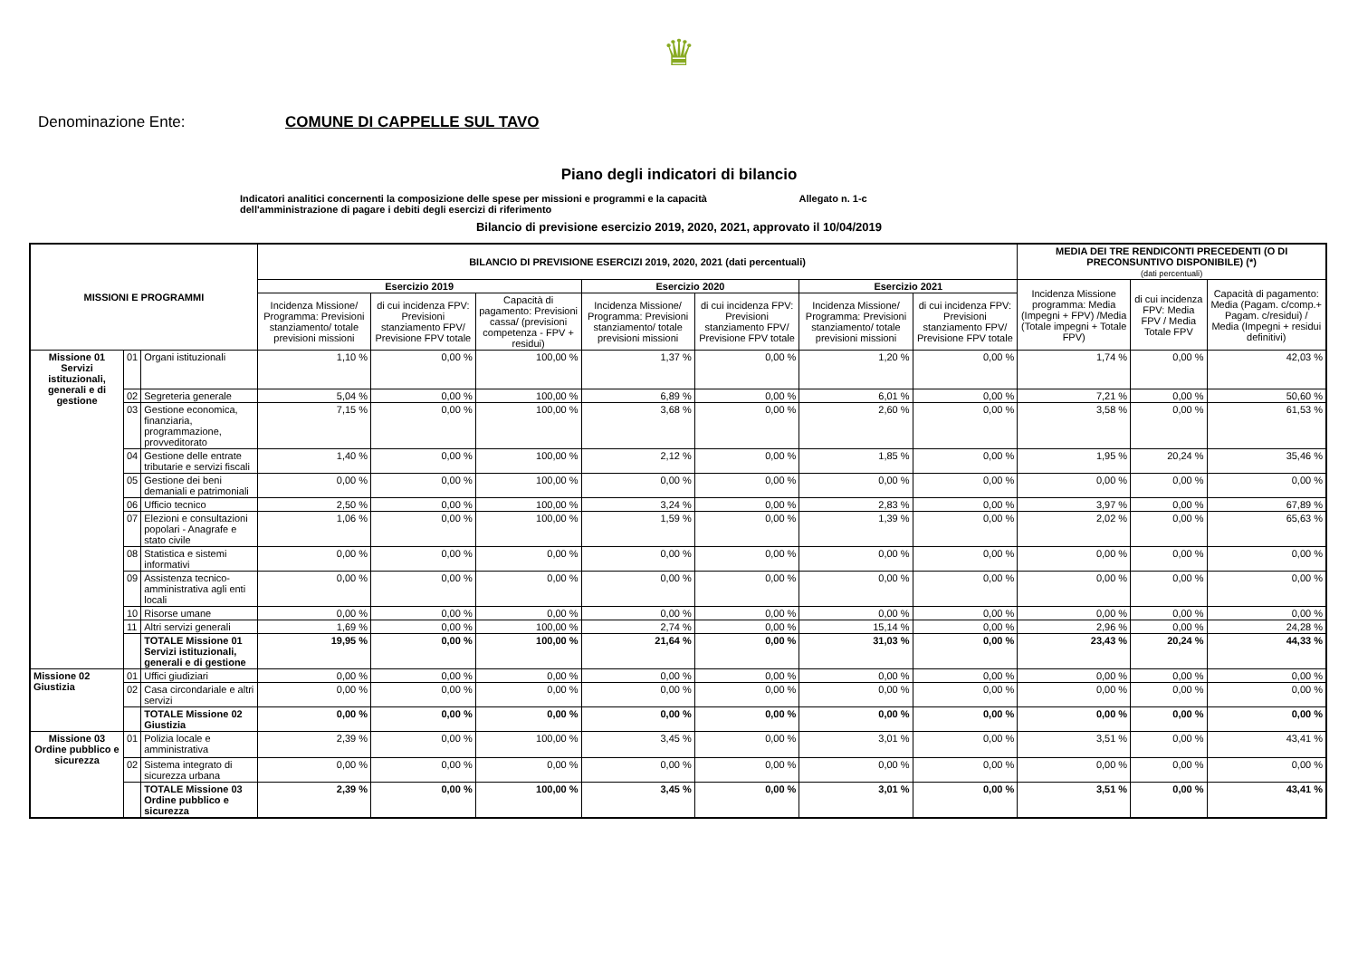♛
Denominazione Ente: COMUNE DI CAPPELLE SUL TAVO
Piano degli indicatori di bilancio
Indicatori analitici concernenti la composizione delle spese per missioni e programmi e la capacità dell'amministrazione di pagare i debiti degli esercizi di riferimento Allegato n. 1-c
Bilancio di previsione esercizio 2019, 2020, 2021, approvato il 10/04/2019
| MISSIONI E PROGRAMMI | | | BILANCIO DI PREVISIONE ESERCIZI 2019, 2020, 2021 (dati percentuali) | | | | | | | MEDIA DEI TRE RENDICONTI PRECEDENTI (O DI PRECONSUNTIVO DISPONIBILE) (*) (dati percentuali) | | |
| --- | --- | --- | --- | --- | --- | --- | --- | --- | --- | --- | --- | --- |
| | | | Esercizio 2019 | | | Esercizio 2020 | | Esercizio 2021 | | Incidenza Missione programma: Media (Impegni + FPV) /Media (Totale impegni + Totale FPV) | di cui incidenza FPV: Media FPV / Media Totale FPV | Capacità di pagamento: Media (Pagam. c/comp.+ Pagam. c/residui) / Media (Impegni + residui definitivi) |
| | | | Incidenza Missione/ Programma: Previsioni stanziamento/ totale previsioni missioni | di cui incidenza FPV: Previsioni stanziamento FPV/ Previsione FPV totale | Capacità di pagamento: Previsioni cassa/ (previsioni competenza - FPV + residui) | Incidenza Missione/ Programma: Previsioni stanziamento/ totale previsioni missioni | di cui incidenza FPV: Previsioni stanziamento FPV/ Previsione FPV totale | Incidenza Missione/ Programma: Previsioni stanziamento/ totale previsioni missioni | di cui incidenza FPV: Previsioni stanziamento FPV/ Previsione FPV totale | | | |
| Missione 01 Servizi istituzionali, generali e di gestione | 01 | Organi istituzionali | 1,10 % | 0,00 % | 100,00 % | 1,37 % | 0,00 % | 1,20 % | 0,00 % | 1,74 % | 0,00 % | 42,03 % |
| | 02 | Segreteria generale | 5,04 % | 0,00 % | 100,00 % | 6,89 % | 0,00 % | 6,01 % | 0,00 % | 7,21 % | 0,00 % | 50,60 % |
| | 03 | Gestione economica, finanziaria, programmazione, provveditorato | 7,15 % | 0,00 % | 100,00 % | 3,68 % | 0,00 % | 2,60 % | 0,00 % | 3,58 % | 0,00 % | 61,53 % |
| | 04 | Gestione delle entrate tributarie e servizi fiscali | 1,40 % | 0,00 % | 100,00 % | 2,12 % | 0,00 % | 1,85 % | 0,00 % | 1,95 % | 20,24 % | 35,46 % |
| | 05 | Gestione dei beni demaniali e patrimoniali | 0,00 % | 0,00 % | 100,00 % | 0,00 % | 0,00 % | 0,00 % | 0,00 % | 0,00 % | 0,00 % | 0,00 % |
| | 06 | Ufficio tecnico | 2,50 % | 0,00 % | 100,00 % | 3,24 % | 0,00 % | 2,83 % | 0,00 % | 3,97 % | 0,00 % | 67,89 % |
| | 07 | Elezioni e consultazioni popolari - Anagrafe e stato civile | 1,06 % | 0,00 % | 100,00 % | 1,59 % | 0,00 % | 1,39 % | 0,00 % | 2,02 % | 0,00 % | 65,63 % |
| | 08 | Statistica e sistemi informativi | 0,00 % | 0,00 % | 0,00 % | 0,00 % | 0,00 % | 0,00 % | 0,00 % | 0,00 % | 0,00 % | 0,00 % |
| | 09 | Assistenza tecnico-amministrativa agli enti locali | 0,00 % | 0,00 % | 0,00 % | 0,00 % | 0,00 % | 0,00 % | 0,00 % | 0,00 % | 0,00 % | 0,00 % |
| | 10 | Risorse umane | 0,00 % | 0,00 % | 0,00 % | 0,00 % | 0,00 % | 0,00 % | 0,00 % | 0,00 % | 0,00 % | 0,00 % |
| | 11 | Altri servizi generali | 1,69 % | 0,00 % | 100,00 % | 2,74 % | 0,00 % | 15,14 % | 0,00 % | 2,96 % | 0,00 % | 24,28 % |
| | | TOTALE Missione 01 Servizi istituzionali, generali e di gestione | 19,95 % | 0,00 % | 100,00 % | 21,64 % | 0,00 % | 31,03 % | 0,00 % | 23,43 % | 20,24 % | 44,33 % |
| Missione 02 Giustizia | 01 | Uffici giudiziari | 0,00 % | 0,00 % | 0,00 % | 0,00 % | 0,00 % | 0,00 % | 0,00 % | 0,00 % | 0,00 % | 0,00 % |
| | 02 | Casa circondariale e altri servizi | 0,00 % | 0,00 % | 0,00 % | 0,00 % | 0,00 % | 0,00 % | 0,00 % | 0,00 % | 0,00 % | 0,00 % |
| | | TOTALE Missione 02 Giustizia | 0,00 % | 0,00 % | 0,00 % | 0,00 % | 0,00 % | 0,00 % | 0,00 % | 0,00 % | 0,00 % | 0,00 % |
| Missione 03 Ordine pubblico e sicurezza | 01 | Polizia locale e amministrativa | 2,39 % | 0,00 % | 100,00 % | 3,45 % | 0,00 % | 3,01 % | 0,00 % | 3,51 % | 0,00 % | 43,41 % |
| | 02 | Sistema integrato di sicurezza urbana | 0,00 % | 0,00 % | 0,00 % | 0,00 % | 0,00 % | 0,00 % | 0,00 % | 0,00 % | 0,00 % | 0,00 % |
| | | TOTALE Missione 03 Ordine pubblico e sicurezza | 2,39 % | 0,00 % | 100,00 % | 3,45 % | 0,00 % | 3,01 % | 0,00 % | 3,51 % | 0,00 % | 43,41 % |